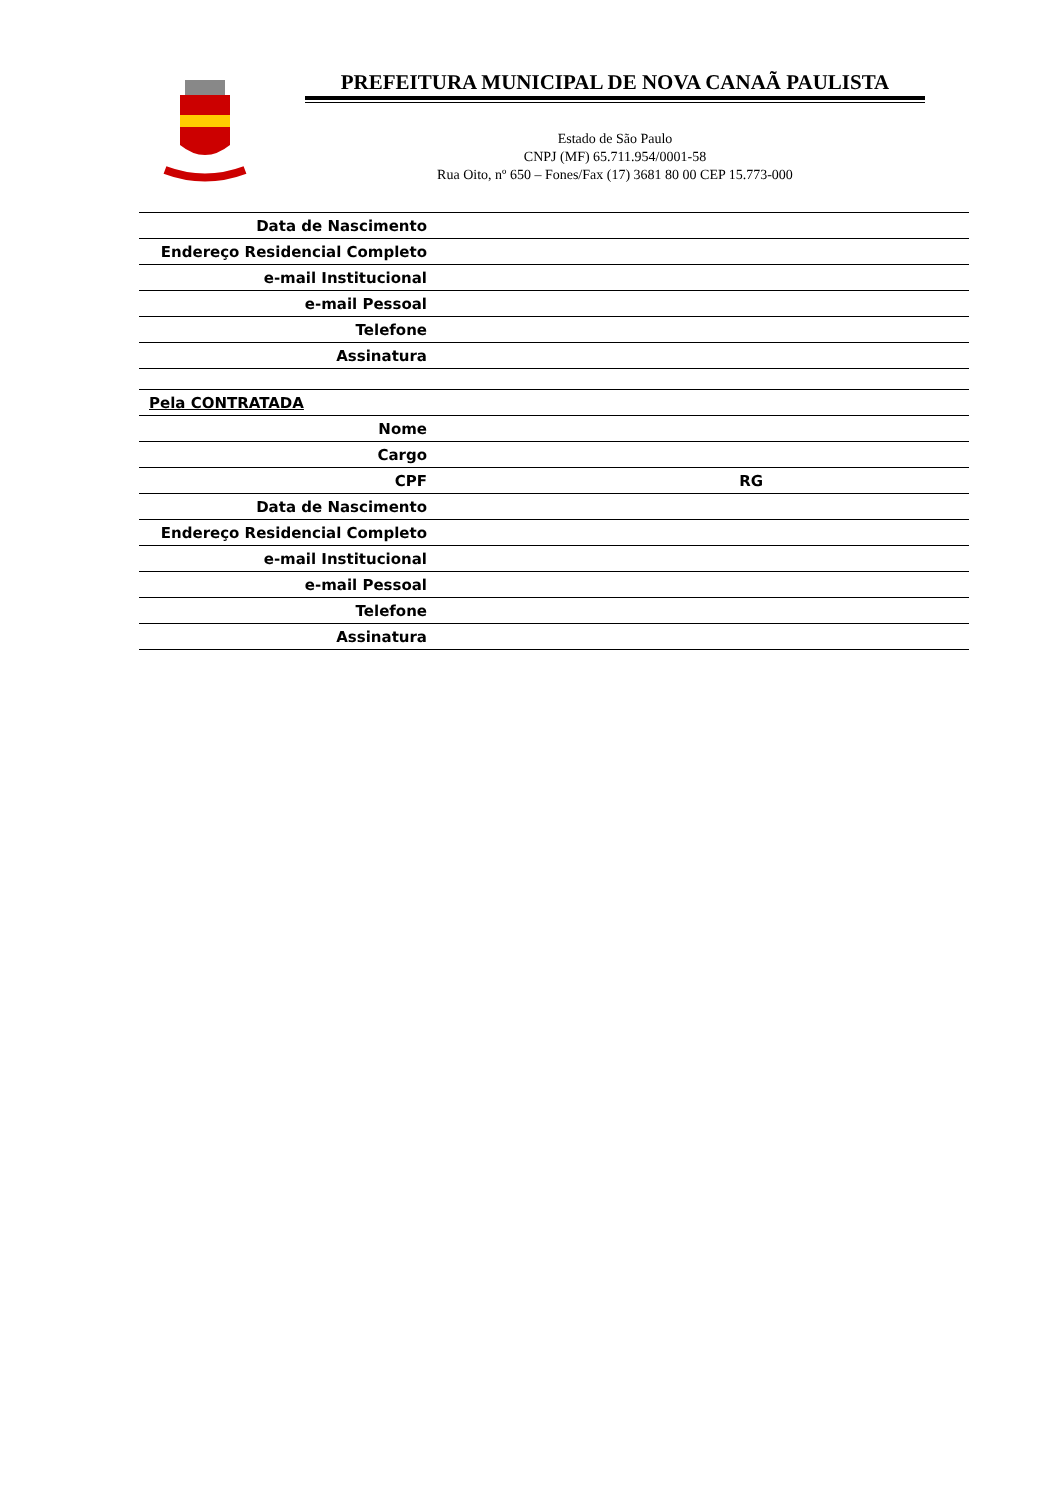PREFEITURA MUNICIPAL DE NOVA CANAÃ PAULISTA
Estado de São Paulo
CNPJ (MF) 65.711.954/0001-58
Rua Oito, nº 650 – Fones/Fax (17) 3681 80 00 CEP 15.773-000
| Data de Nascimento | | |
| Endereço Residencial Completo | | |
| e-mail Institucional | | |
| e-mail Pessoal | | |
| Telefone | | |
| Assinatura | | |
| Pela CONTRATADA | | |
| Nome | | |
| Cargo | | |
| CPF | RG | |
| Data de Nascimento | | |
| Endereço Residencial Completo | | |
| e-mail Institucional | | |
| e-mail Pessoal | | |
| Telefone | | |
| Assinatura | | |